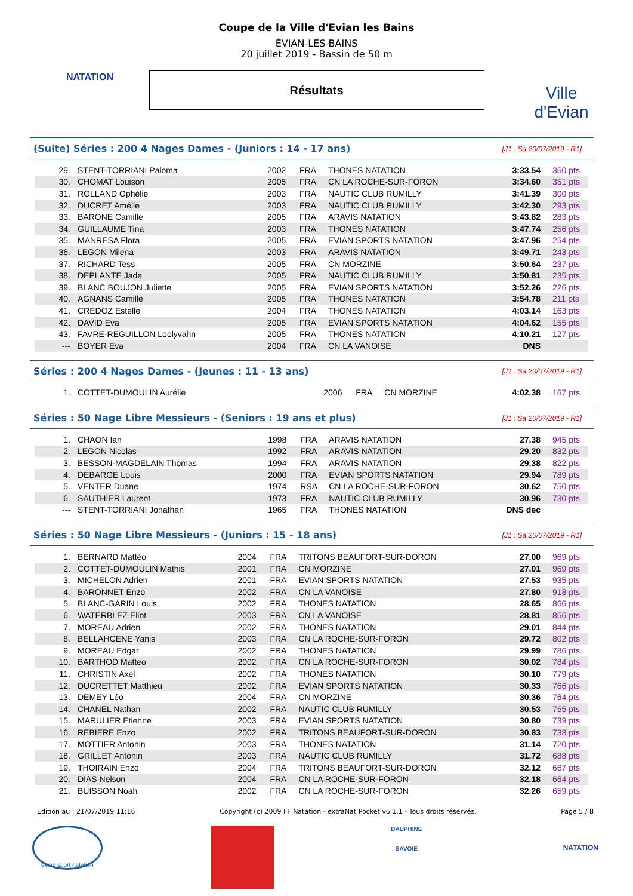NATATION
Ville d'Evian
Coupe de la Ville d'Evian les Bains
ÉVIAN-LES-BAINS
20 juillet 2019 - Bassin de 50 m
Résultats
(Suite) Séries : 200 4 Nages Dames - (Juniors : 14 - 17 ans) [J1 : Sa 20/07/2019 - R1]
| 29. | STENT-TORRIANI Paloma | 2002 | FRA | THONES NATATION | 3:33.54 | 360 pts |
| 30. | CHOMAT Louison | 2005 | FRA | CN LA ROCHE-SUR-FORON | 3:34.60 | 351 pts |
| 31. | ROLLAND Ophélie | 2003 | FRA | NAUTIC CLUB RUMILLY | 3:41.39 | 300 pts |
| 32. | DUCRET Amélie | 2003 | FRA | NAUTIC CLUB RUMILLY | 3:42.30 | 293 pts |
| 33. | BARONE Camille | 2005 | FRA | ARAVIS NATATION | 3:43.82 | 283 pts |
| 34. | GUILLAUME Tina | 2003 | FRA | THONES NATATION | 3:47.74 | 256 pts |
| 35. | MANRESA Flora | 2005 | FRA | EVIAN SPORTS NATATION | 3:47.96 | 254 pts |
| 36. | LEGON Milena | 2003 | FRA | ARAVIS NATATION | 3:49.71 | 243 pts |
| 37. | RICHARD Tess | 2005 | FRA | CN MORZINE | 3:50.64 | 237 pts |
| 38. | DEPLANTE Jade | 2005 | FRA | NAUTIC CLUB RUMILLY | 3:50.81 | 235 pts |
| 39. | BLANC BOUJON Juliette | 2005 | FRA | EVIAN SPORTS NATATION | 3:52.26 | 226 pts |
| 40. | AGNANS Camille | 2005 | FRA | THONES NATATION | 3:54.78 | 211 pts |
| 41. | CREDOZ Estelle | 2004 | FRA | THONES NATATION | 4:03.14 | 163 pts |
| 42. | DAVID Eva | 2005 | FRA | EVIAN SPORTS NATATION | 4:04.62 | 155 pts |
| 43. | FAVRE-REGUILLON Loolyvahn | 2005 | FRA | THONES NATATION | 4:10.21 | 127 pts |
| --- | BOYER Eva | 2004 | FRA | CN LA VANOISE | DNS | |
Séries : 200 4 Nages Dames - (Jeunes : 11 - 13 ans) [J1 : Sa 20/07/2019 - R1]
| 1. | COTTET-DUMOULIN Aurélie | 2006 | FRA | CN MORZINE | 4:02.38 | 167 pts |
Séries : 50 Nage Libre Messieurs - (Seniors : 19 ans et plus) [J1 : Sa 20/07/2019 - R1]
| 1. | CHAON Ian | 1998 | FRA | ARAVIS NATATION | 27.38 | 945 pts |
| 2. | LEGON Nicolas | 1992 | FRA | ARAVIS NATATION | 29.20 | 832 pts |
| 3. | BESSON-MAGDELAIN Thomas | 1994 | FRA | ARAVIS NATATION | 29.38 | 822 pts |
| 4. | DEBARGE Louis | 2000 | FRA | EVIAN SPORTS NATATION | 29.94 | 789 pts |
| 5. | VENTER Duane | 1974 | RSA | CN LA ROCHE-SUR-FORON | 30.62 | 750 pts |
| 6. | SAUTHIER Laurent | 1973 | FRA | NAUTIC CLUB RUMILLY | 30.96 | 730 pts |
| --- | STENT-TORRIANI Jonathan | 1965 | FRA | THONES NATATION | DNS dec | |
Séries : 50 Nage Libre Messieurs - (Juniors : 15 - 18 ans) [J1 : Sa 20/07/2019 - R1]
| 1. | BERNARD Mattéo | 2004 | FRA | TRITONS BEAUFORT-SUR-DORON | 27.00 | 969 pts |
| 2. | COTTET-DUMOULIN Mathis | 2001 | FRA | CN MORZINE | 27.01 | 969 pts |
| 3. | MICHELON Adrien | 2001 | FRA | EVIAN SPORTS NATATION | 27.53 | 935 pts |
| 4. | BARONNET Enzo | 2002 | FRA | CN LA VANOISE | 27.80 | 918 pts |
| 5. | BLANC-GARIN Louis | 2002 | FRA | THONES NATATION | 28.65 | 866 pts |
| 6. | WATERBLEZ Eliot | 2003 | FRA | CN LA VANOISE | 28.81 | 856 pts |
| 7. | MOREAU Adrien | 2002 | FRA | THONES NATATION | 29.01 | 844 pts |
| 8. | BELLAHCENE Yanis | 2003 | FRA | CN LA ROCHE-SUR-FORON | 29.72 | 802 pts |
| 9. | MOREAU Edgar | 2002 | FRA | THONES NATATION | 29.99 | 786 pts |
| 10. | BARTHOD Matteo | 2002 | FRA | CN LA ROCHE-SUR-FORON | 30.02 | 784 pts |
| 11. | CHRISTIN Axel | 2002 | FRA | THONES NATATION | 30.10 | 779 pts |
| 12. | DUCRETTET Matthieu | 2002 | FRA | EVIAN SPORTS NATATION | 30.33 | 766 pts |
| 13. | DEMEY Léo | 2004 | FRA | CN MORZINE | 30.36 | 764 pts |
| 14. | CHANEL Nathan | 2002 | FRA | NAUTIC CLUB RUMILLY | 30.53 | 755 pts |
| 15. | MARULIER Etienne | 2003 | FRA | EVIAN SPORTS NATATION | 30.80 | 739 pts |
| 16. | REBIERE Enzo | 2002 | FRA | TRITONS BEAUFORT-SUR-DORON | 30.83 | 738 pts |
| 17. | MOTTIER Antonin | 2003 | FRA | THONES NATATION | 31.14 | 720 pts |
| 18. | GRILLET Antonin | 2003 | FRA | NAUTIC CLUB RUMILLY | 31.72 | 688 pts |
| 19. | THOIRAIN Enzo | 2004 | FRA | TRITONS BEAUFORT-SUR-DORON | 32.12 | 667 pts |
| 20. | DIAS Nelson | 2004 | FRA | CN LA ROCHE-SUR-FORON | 32.18 | 664 pts |
| 21. | BUISSON Noah | 2002 | FRA | CN LA ROCHE-SUR-FORON | 32.26 | 659 pts |
Edition au : 21/07/2019 11:16 Copyright (c) 2009 FF Natation - extraNat Pocket v6.1.1 - Tous droits réservés. Page 5 / 8
evian sport natation
DAUPHINE
SAVOIE
NATATION